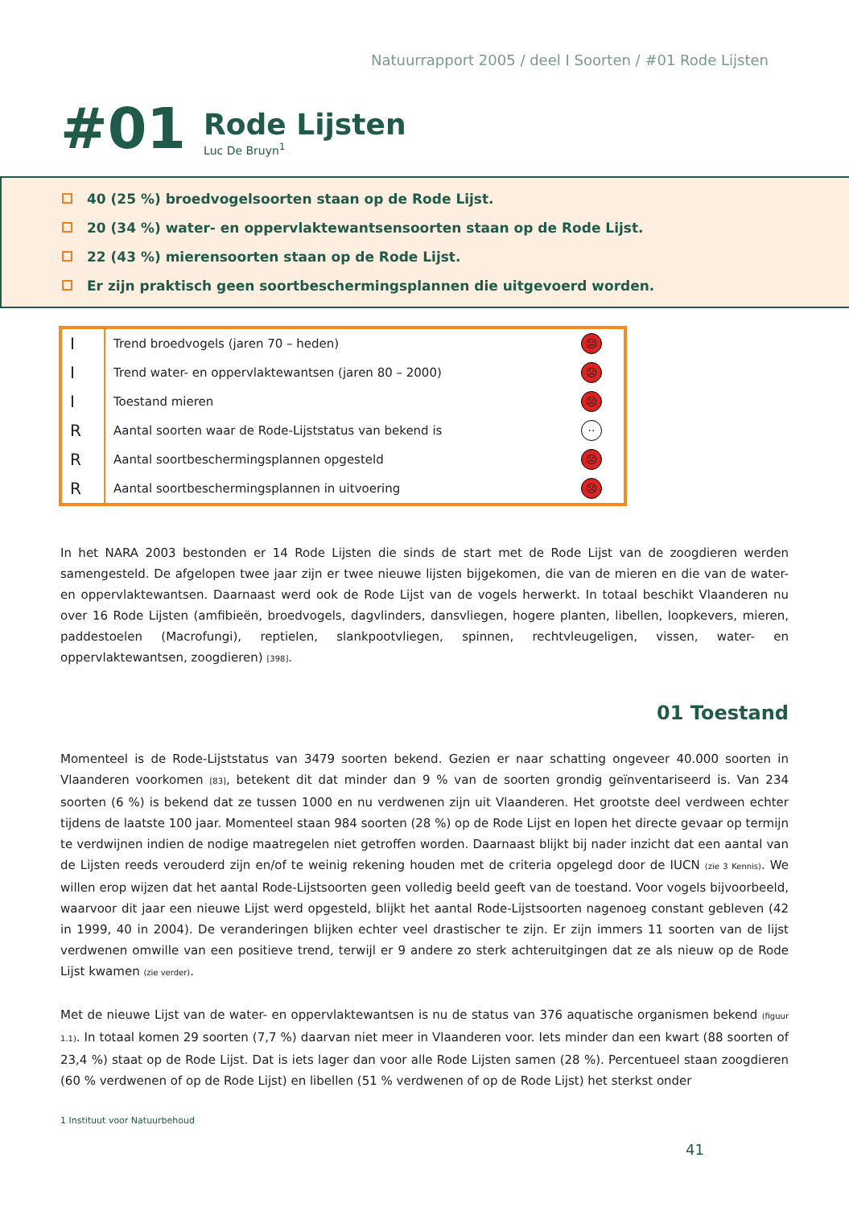Natuurrapport 2005 / deel I Soorten / #01 Rode Lijsten
#01
Rode Lijsten
Luc De Bruyn<sup>1</sup>
40 (25 %) broedvogelsoorten staan op de Rode Lijst.
20 (34 %) water- en oppervlaktewantsensoorten staan op de Rode Lijst.
22 (43 %) mierensoorten staan op de Rode Lijst.
Er zijn praktisch geen soortbeschermingsplannen die uitgevoerd worden.
| I | Trend broedvogels (jaren 70 – heden) | ☹ |
| I | Trend water- en oppervlaktewantsen (jaren 80 – 2000) | ☹ |
| I | Toestand mieren | ☹ |
| R | Aantal soorten waar de Rode-Lijststatus van bekend is | ·· |
| R | Aantal soortbeschermingsplannen opgesteld | ☹ |
| R | Aantal soortbeschermingsplannen in uitvoering | ☹ |
In het NARA 2003 bestonden er 14 Rode Lijsten die sinds de start met de Rode Lijst van de zoogdieren werden samengesteld. De afgelopen twee jaar zijn er twee nieuwe lijsten bijgekomen, die van de mieren en die van de water- en oppervlaktewantsen. Daarnaast werd ook de Rode Lijst van de vogels herwerkt. In totaal beschikt Vlaanderen nu over 16 Rode Lijsten (amfibieën, broedvogels, dagvlinders, dansvliegen, hogere planten, libellen, loopkevers, mieren, paddestoelen (Macrofungi), reptielen, slankpootvliegen, spinnen, rechtvleugeligen, vissen, water- en oppervlaktewantsen, zoogdieren) [398].
01 Toestand
Momenteel is de Rode-Lijststatus van 3479 soorten bekend. Gezien er naar schatting ongeveer 40.000 soorten in Vlaanderen voorkomen [83], betekent dit dat minder dan 9 % van de soorten grondig geïnventariseerd is. Van 234 soorten (6 %) is bekend dat ze tussen 1000 en nu verdwenen zijn uit Vlaanderen. Het grootste deel verdween echter tijdens de laatste 100 jaar. Momenteel staan 984 soorten (28 %) op de Rode Lijst en lopen het directe gevaar op termijn te verdwijnen indien de nodige maatregelen niet getroffen worden. Daarnaast blijkt bij nader inzicht dat een aantal van de Lijsten reeds verouderd zijn en/of te weinig rekening houden met de criteria opgelegd door de IUCN (zie 3 Kennis). We willen erop wijzen dat het aantal Rode-Lijstsoorten geen volledig beeld geeft van de toestand. Voor vogels bijvoorbeeld, waarvoor dit jaar een nieuwe Lijst werd opgesteld, blijkt het aantal Rode-Lijstsoorten nagenoeg constant gebleven (42 in 1999, 40 in 2004). De veranderingen blijken echter veel drastischer te zijn. Er zijn immers 11 soorten van de lijst verdwenen omwille van een positieve trend, terwijl er 9 andere zo sterk achteruitgingen dat ze als nieuw op de Rode Lijst kwamen (zie verder).
Met de nieuwe Lijst van de water- en oppervlaktewantsen is nu de status van 376 aquatische organismen bekend (figuur 1.1). In totaal komen 29 soorten (7,7 %) daarvan niet meer in Vlaanderen voor. Iets minder dan een kwart (88 soorten of 23,4 %) staat op de Rode Lijst. Dat is iets lager dan voor alle Rode Lijsten samen (28 %). Percentueel staan zoogdieren (60 % verdwenen of op de Rode Lijst) en libellen (51 % verdwenen of op de Rode Lijst) het sterkst onder
1 Instituut voor Natuurbehoud
41